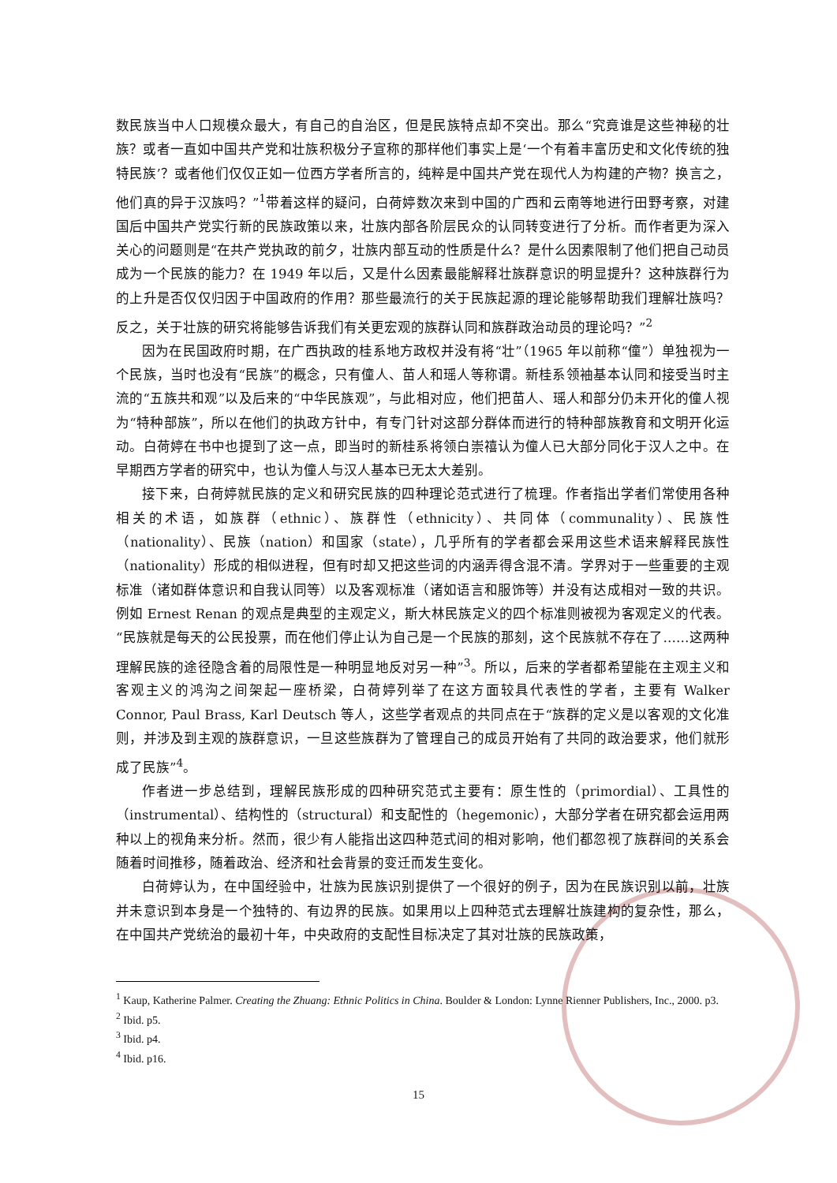数民族当中人口规模众最大，有自己的自治区，但是民族特点却不突出。那么“究竟谁是这些神秘的壮族？或者一直如中国共产党和壮族积极分子宣称的那样他们事实上是‘一个有着丰富历史和文化传统的独特民族’？或者他们仅仅正如一位西方学者所言的，纯粹是中国共产党在现代人为构建的产物？换言之，他们真的异于汉族吗？”<sup>1</sup>带着这样的疑问，白荷婷数次来到中国的广西和云南等地进行田野考察，对建国后中国共产党实行新的民族政策以来，壮族内部各阶层民众的认同转变进行了分析。而作者更为深入关心的问题则是“在共产党执政的前夕，壮族内部互动的性质是什么？是什么因素限制了他们把自己动员成为一个民族的能力？在 1949 年以后，又是什么因素最能解释壮族群意识的明显提升？这种族群行为的上升是否仅仅归因于中国政府的作用？那些最流行的关于民族起源的理论能够帮助我们理解壮族吗？反之，关于壮族的研究将能够告诉我们有关更宏观的族群认同和族群政治动员的理论吗？”<sup>2</sup>
因为在民国政府时期，在广西执政的桂系地方政权并没有将“壮”（1965 年以前称“僮”）单独视为一个民族，当时也没有“民族”的概念，只有僮人、苗人和瑶人等称谓。新桂系领袖基本认同和接受当时主流的“五族共和观”以及后来的“中华民族观”，与此相对应，他们把苗人、瑶人和部分仍未开化的僮人视为“特种部族”，所以在他们的执政方针中，有专门针对这部分群体而进行的特种部族教育和文明开化运动。白荷婷在书中也提到了这一点，即当时的新桂系将领白崇禧认为僮人已大部分同化于汉人之中。在早期西方学者的研究中，也认为僮人与汉人基本已无太大差别。
接下来，白荷婷就民族的定义和研究民族的四种理论范式进行了梳理。作者指出学者们常使用各种相关的术语，如族群（ethnic）、族群性（ethnicity）、共同体（communality）、民族性（nationality）、民族（nation）和国家（state），几乎所有的学者都会采用这些术语来解释民族性（nationality）形成的相似进程，但有时却又把这些词的内涵弄得含混不清。学界对于一些重要的主观标准（诸如群体意识和自我认同等）以及客观标准（诸如语言和服饰等）并没有达成相对一致的共识。例如 Ernest Renan 的观点是典型的主观定义，斯大林民族定义的四个标准则被视为客观定义的代表。“民族就是每天的公民投票，而在他们停止认为自己是一个民族的那刻，这个民族就不存在了……这两种理解民族的途径隐含着的局限性是一种明显地反对另一种”<sup>3</sup>。所以，后来的学者都希望能在主观主义和客观主义的鸿沟之间架起一座桥梁，白荷婷列举了在这方面较具代表性的学者，主要有 Walker Connor, Paul Brass, Karl Deutsch 等人，这些学者观点的共同点在于“族群的定义是以客观的文化准则，并涉及到主观的族群意识，一旦这些族群为了管理自己的成员开始有了共同的政治要求，他们就形成了民族”<sup>4</sup>。
作者进一步总结到，理解民族形成的四种研究范式主要有：原生性的（primordial）、工具性的（instrumental）、结构性的（structural）和支配性的（hegemonic），大部分学者在研究都会运用两种以上的视角来分析。然而，很少有人能指出这四种范式间的相对影响，他们都忽视了族群间的关系会随着时间推移，随着政治、经济和社会背景的变迁而发生变化。
白荷婷认为，在中国经验中，壮族为民族识别提供了一个很好的例子，因为在民族识别以前，壮族并未意识到本身是一个独特的、有边界的民族。如果用以上四种范式去理解壮族建构的复杂性，那么，在中国共产党统治的最初十年，中央政府的支配性目标决定了其对壮族的民族政策，
<sup>1</sup> Kaup, Katherine Palmer. Creating the Zhuang: Ethnic Politics in China. Boulder & London: Lynne Rienner Publishers, Inc., 2000. p3.
<sup>2</sup> Ibid. p5.
<sup>3</sup> Ibid. p4.
<sup>4</sup> Ibid. p16.
15